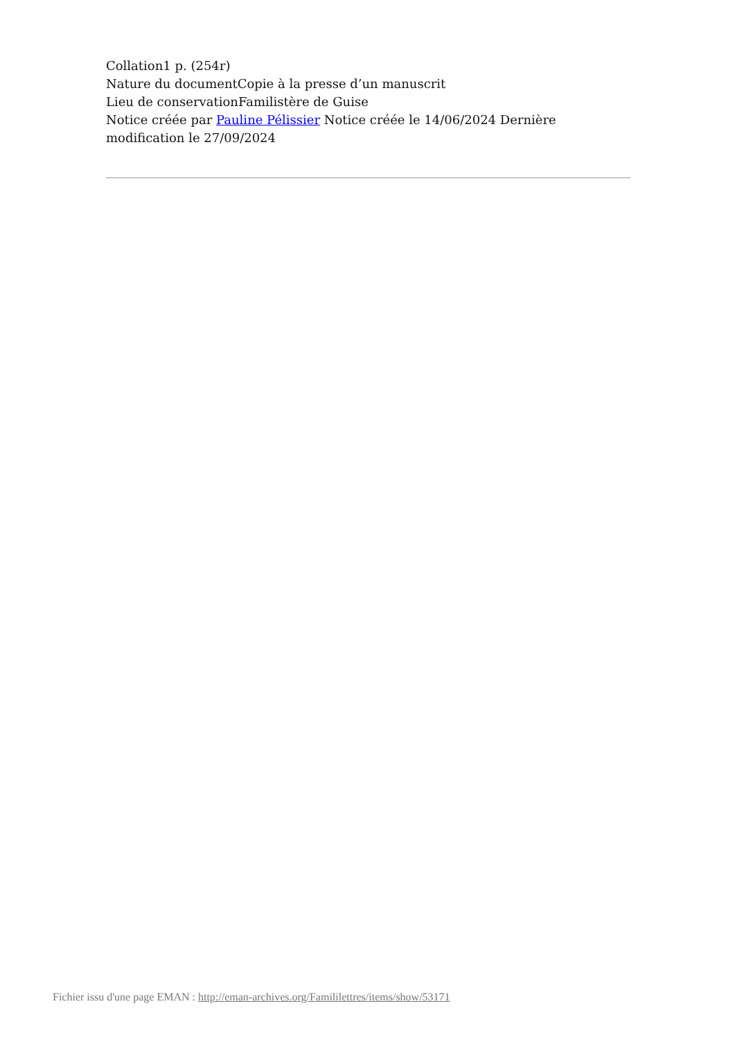Collation1 p. (254r)
Nature du documentCopie à la presse d’un manuscrit
Lieu de conservationFamilistère de Guise
Notice créée par Pauline Pélissier Notice créée le 14/06/2024 Dernière modification le 27/09/2024
Fichier issu d'une page EMAN : http://eman-archives.org/Famililettres/items/show/53171